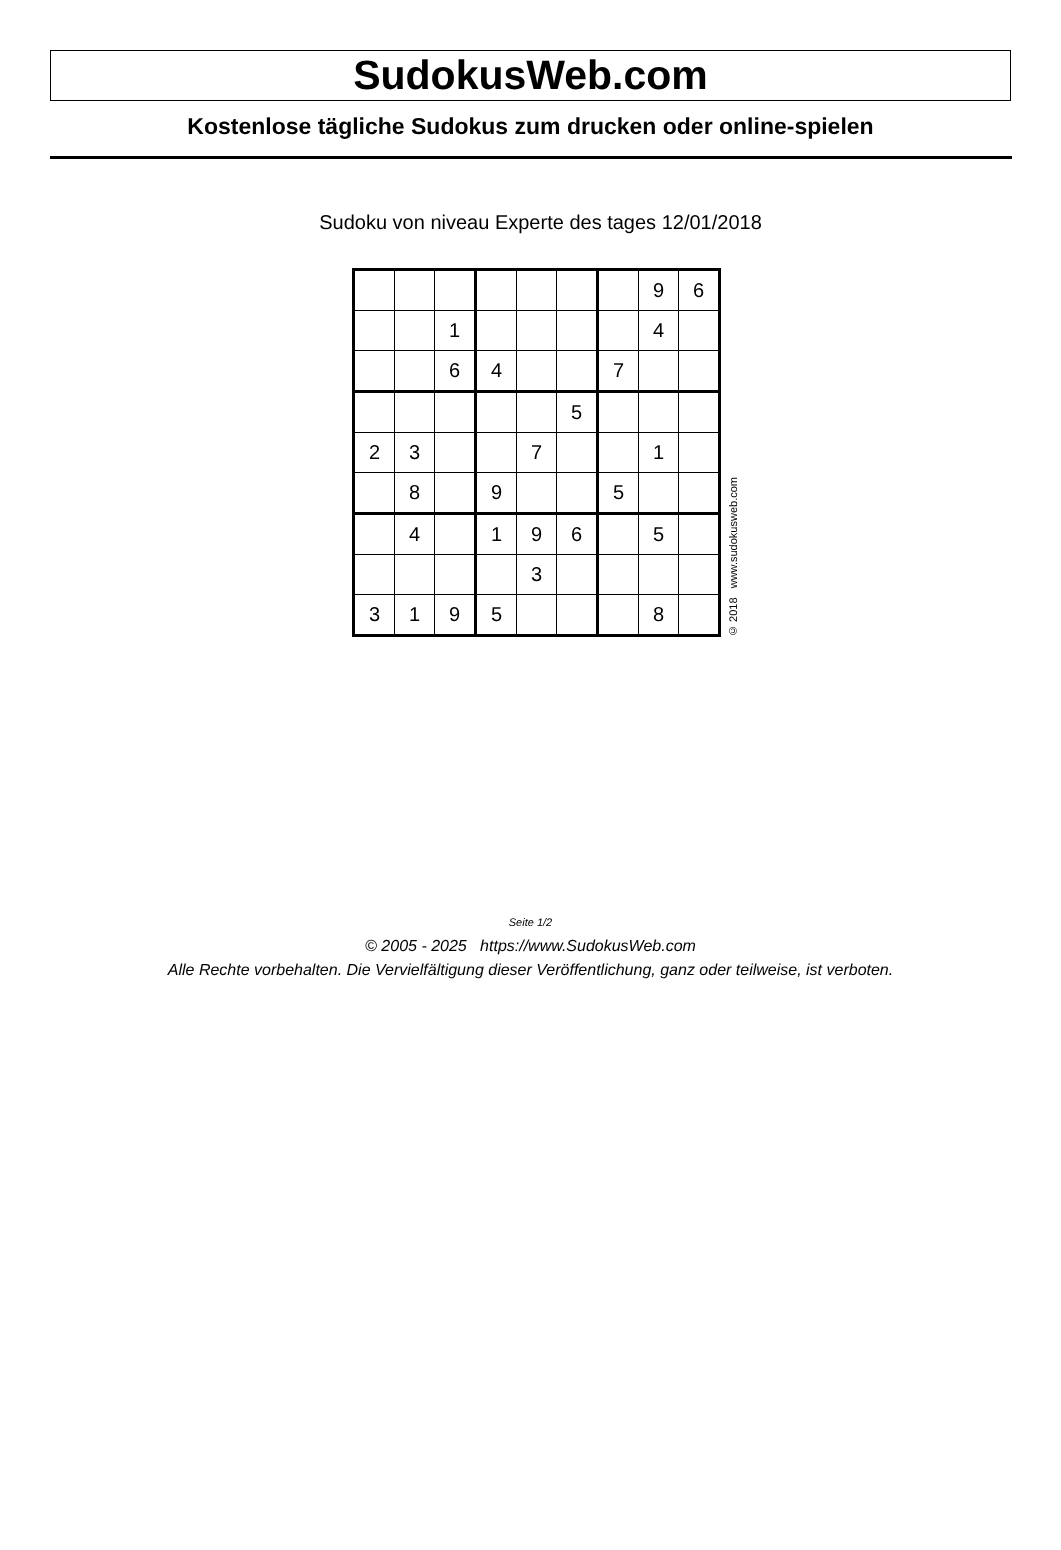SudokusWeb.com
Kostenlose tägliche Sudokus zum drucken oder online-spielen
Sudoku von niveau Experte des tages 12/01/2018
| | | | | | | | 9 | 6 |
| | | 1 | | | | | 4 | |
| | | 6 | 4 | | | 7 | | |
| | | | | | 5 | | | |
| 2 | 3 | | | 7 | | | 1 | |
| | 8 | | 9 | | | 5 | | |
| | 4 | | 1 | 9 | 6 | | 5 | |
| | | | | 3 | | | | |
| 3 | 1 | 9 | 5 | | | | 8 | |
© 2018 www.sudokusweb.com
Seite 1/2
© 2005 - 2025 https://www.SudokusWeb.com
Alle Rechte vorbehalten. Die Vervielfältigung dieser Veröffentlichung, ganz oder teilweise, ist verboten.